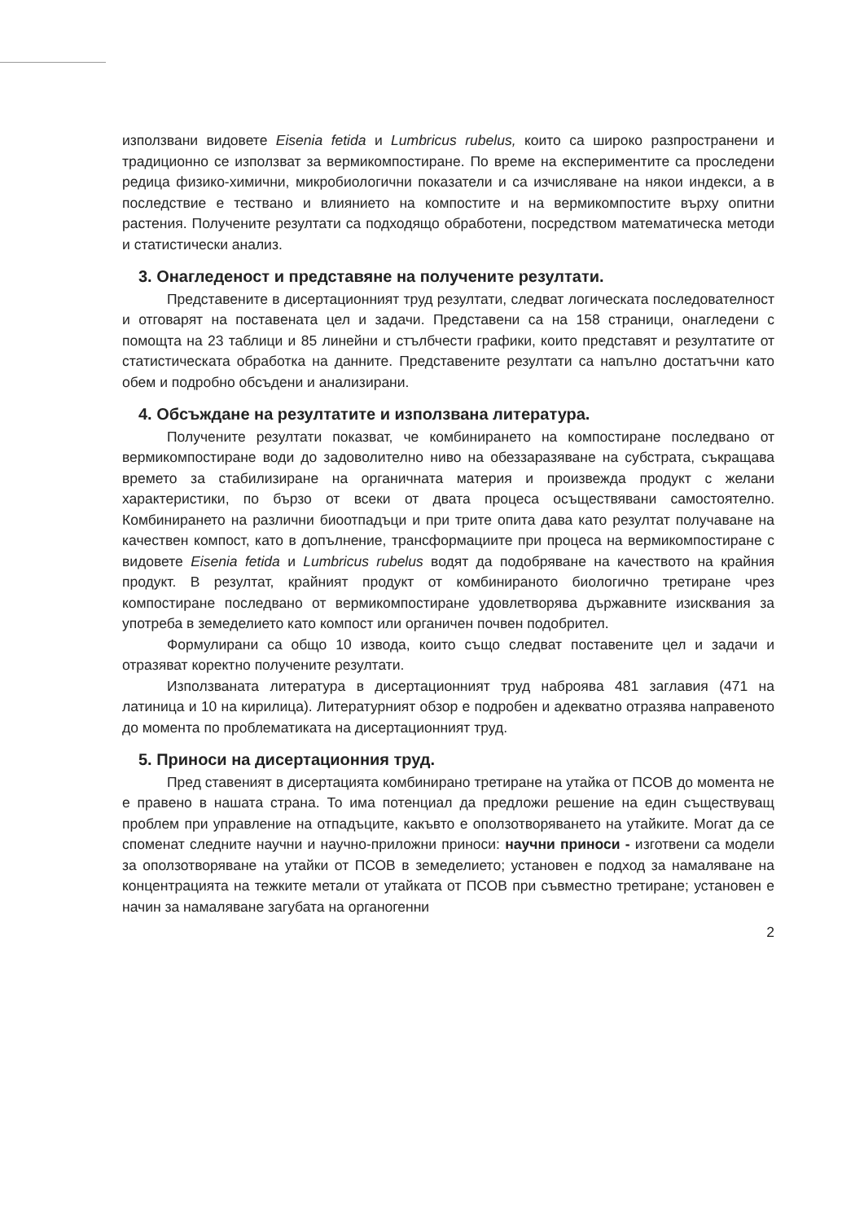използвани видовете Eisenia fetida и Lumbricus rubelus, които са широко разпространени и традиционно се използват за вермикомпостиране. По време на експериментите са проследени редица физико-химични, микробиологични показатели и са изчисляване на някои индекси, а в последствие е тествано и влиянието на компостите и на вермикомпостите върху опитни растения. Получените резултати са подходящо обработени, посредством математическа методи и статистически анализ.
3. Онагледеност и представяне на получените резултати.
Представените в дисертационният труд резултати, следват логическата последователност и отговарят на поставената цел и задачи. Представени са на 158 страници, онагледени с помощта на 23 таблици и 85 линейни и стълбчести графики, които представят и резултатите от статистическата обработка на данните. Представените резултати са напълно достатъчни като обем и подробно обсъдени и анализирани.
4. Обсъждане на резултатите и използвана литература.
Получените резултати показват, че комбинирането на компостиране последвано от вермикомпостиране води до задоволително ниво на обеззаразяване на субстрата, съкращава времето за стабилизиране на органичната материя и произвежда продукт с желани характеристики, по бързо от всеки от двата процеса осъществявани самостоятелно. Комбинирането на различни биоотпадъци и при трите опита дава като резултат получаване на качествен компост, като в допълнение, трансформациите при процеса на вермикомпостиране с видовете Eisenia fetida и Lumbricus rubelus водят да подобряване на качеството на крайния продукт. В резултат, крайният продукт от комбинираното биологично третиране чрез компостиране последвано от вермикомпостиране удовлетворява държавните изисквания за употреба в земеделието като компост или органичен почвен подобрител.
Формулирани са общо 10 извода, които също следват поставените цел и задачи и отразяват коректно получените резултати.
Използваната литература в дисертационният труд наброява 481 заглавия (471 на латиница и 10 на кирилица). Литературният обзор е подробен и адекватно отразява направеното до момента по проблематиката на дисертационният труд.
5. Приноси на дисертационния труд.
Пред ставеният в дисертацията комбинирано третиране на утайка от ПСОВ до момента не е правено в нашата страна. То има потенциал да предложи решение на един съществуващ проблем при управление на отпадъците, какъвто е оползотворяването на утайките. Могат да се споменат следните научни и научно-приложни приноси: научни приноси - изготвени са модели за оползотворяване на утайки от ПСОВ в земеделието; установен е подход за намаляване на концентрацията на тежките метали от утайката от ПСОВ при съвместно третиране; установен е начин за намаляване загубата на органогенни
2